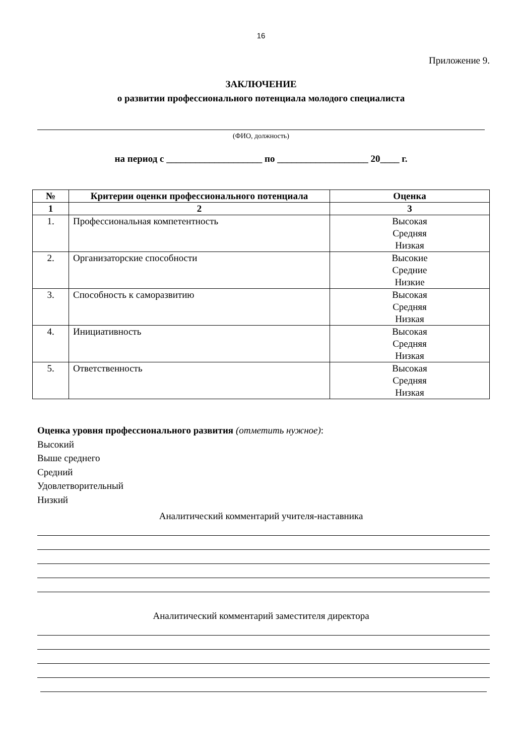16
Приложение 9.
ЗАКЛЮЧЕНИЕ
о развитии профессионального потенциала молодого специалиста
(ФИО, должность)
на период с ____________________ по ___________________ 20____ г.
| № | Критерии оценки профессионального потенциала | Оценка |
| --- | --- | --- |
| 1 | 2 | 3 |
| 1. | Профессиональная компетентность | Высокая Средняя Низкая |
| 2. | Организаторские способности | Высокие Средние Низкие |
| 3. | Способность к саморазвитию | Высокая Средняя Низкая |
| 4. | Инициативность | Высокая Средняя Низкая |
| 5. | Ответственность | Высокая Средняя Низкая |
Оценка уровня профессионального развития (отметить нужное):
Высокий
Выше среднего
Средний
Удовлетворительный
Низкий
Аналитический комментарий учителя-наставника
Аналитический комментарий заместителя директора